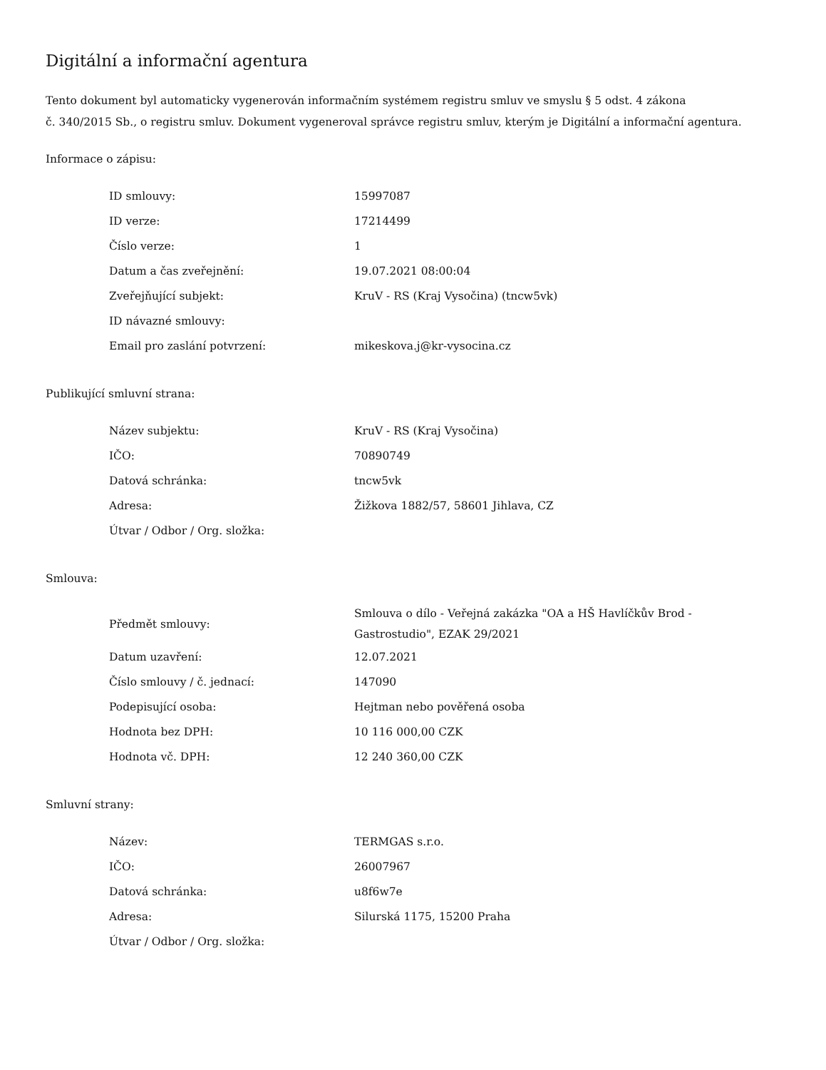Digitální a informační agentura
Tento dokument byl automaticky vygenerován informačním systémem registru smluv ve smyslu § 5 odst. 4 zákona
č. 340/2015 Sb., o registru smluv. Dokument vygeneroval správce registru smluv, kterým je Digitální a informační agentura.
Informace o zápisu:
| ID smlouvy: | 15997087 |
| ID verze: | 17214499 |
| Číslo verze: | 1 |
| Datum a čas zveřejnění: | 19.07.2021 08:00:04 |
| Zveřejňující subjekt: | KruV - RS (Kraj Vysočina) (tncw5vk) |
| ID návazné smlouvy: | |
| Email pro zaslání potvrzení: | mikeskova.j@kr-vysocina.cz |
Publikující smluvní strana:
| Název subjektu: | KruV - RS (Kraj Vysočina) |
| IČO: | 70890749 |
| Datová schránka: | tncw5vk |
| Adresa: | Žižkova 1882/57, 58601 Jihlava, CZ |
| Útvar / Odbor / Org. složka: | |
Smlouva:
| Předmět smlouvy: | Smlouva o dílo - Veřejná zakázka "OA a HŠ Havlíčkův Brod - Gastrostudio", EZAK 29/2021 |
| Datum uzavření: | 12.07.2021 |
| Číslo smlouvy / č. jednací: | 147090 |
| Podepisující osoba: | Hejtman nebo pověřená osoba |
| Hodnota bez DPH: | 10 116 000,00 CZK |
| Hodnota vč. DPH: | 12 240 360,00 CZK |
Smluvní strany:
| Název: | TERMGAS s.r.o. |
| IČO: | 26007967 |
| Datová schránka: | u8f6w7e |
| Adresa: | Silurská 1175, 15200 Praha |
| Útvar / Odbor / Org. složka: | |